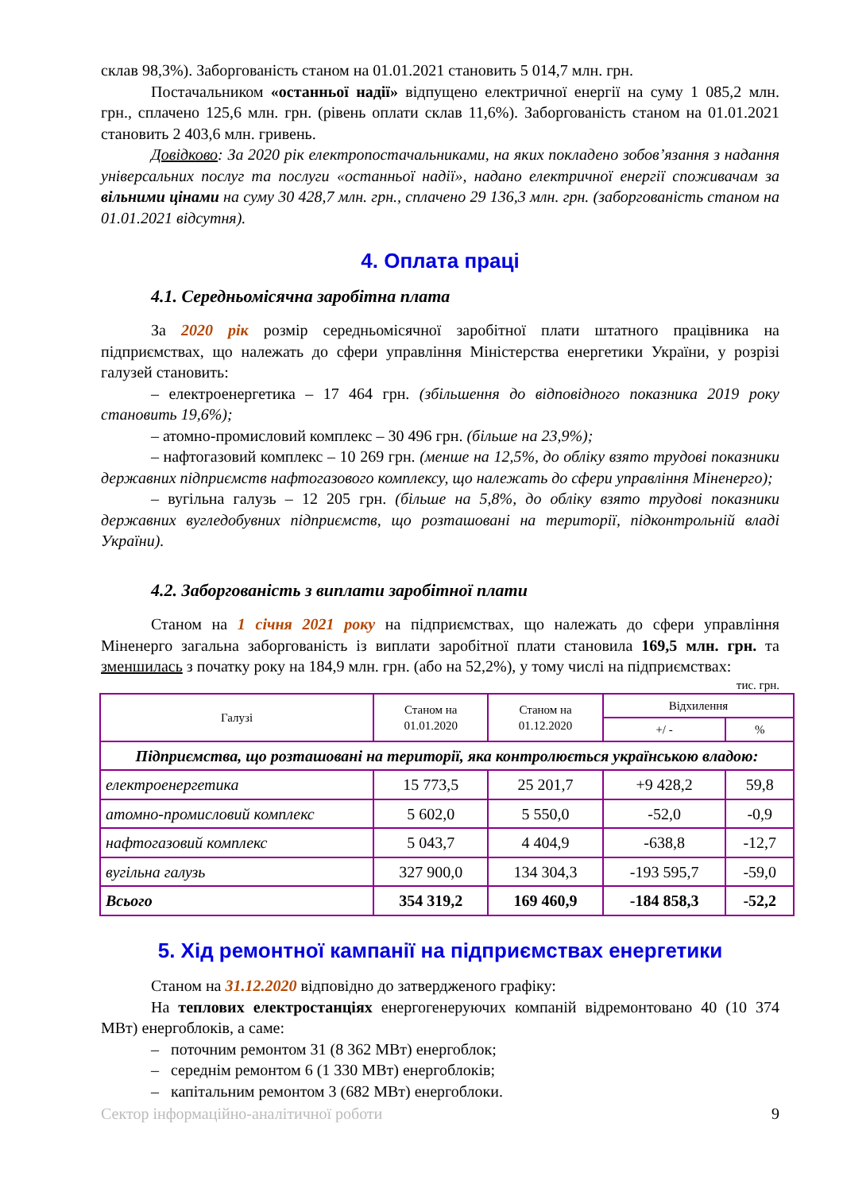склав 98,3%). Заборгованість станом на 01.01.2021 становить 5 014,7 млн. грн.
Постачальником «останньої надії» відпущено електричної енергії на суму 1 085,2 млн. грн., сплачено 125,6 млн. грн. (рівень оплати склав 11,6%). Заборгованість станом на 01.01.2021 становить 2 403,6 млн. гривень.
Довідково: За 2020 рік електропостачальниками, на яких покладено зобов’язання з надання універсальних послуг та послуги «останньої надії», надано електричної енергії споживачам за вільними цінами на суму 30 428,7 млн. грн., сплачено 29 136,3 млн. грн. (заборгованість станом на 01.01.2021 відсутня).
4. Оплата праці
4.1. Середньомісячна заробітна плата
За 2020 рік розмір середньомісячної заробітної плати штатного працівника на підприємствах, що належать до сфери управління Міністерства енергетики України, у розрізі галузей становить:
– електроенергетика – 17 464 грн. (збільшення до відповідного показника 2019 року становить 19,6%);
– атомно-промисловий комплекс – 30 496 грн. (більше на 23,9%);
– нафтогазовий комплекс – 10 269 грн. (менше на 12,5%, до обліку взято трудові показники державних підприємств нафтогазового комплексу, що належать до сфери управління Міненерго);
– вугільна галузь – 12 205 грн. (більше на 5,8%, до обліку взято трудові показники державних вугледобувних підприємств, що розташовані на території, підконтрольній владі України).
4.2. Заборгованість з виплати заробітної плати
Станом на 1 січня 2021 року на підприємствах, що належать до сфери управління Міненерго загальна заборгованість із виплати заробітної плати становила 169,5 млн. грн. та зменшилась з початку року на 184,9 млн. грн. (або на 52,2%), у тому числі на підприємствах:
тис. грн.
| Галузі | Станом на 01.01.2020 | Станом на 01.12.2020 | Відхилення | |
| --- | --- | --- | --- | --- |
| | | | +/ - | % |
| Підприємства, що розташовані на території, яка контролюється українською владою: | | | | |
| електроенергетика | 15 773,5 | 25 201,7 | +9 428,2 | 59,8 |
| атомно-промисловий комплекс | 5 602,0 | 5 550,0 | -52,0 | -0,9 |
| нафтогазовий комплекс | 5 043,7 | 4 404,9 | -638,8 | -12,7 |
| вугільна галузь | 327 900,0 | 134 304,3 | -193 595,7 | -59,0 |
| Всього | 354 319,2 | 169 460,9 | -184 858,3 | -52,2 |
5. Хід ремонтної кампанії на підприємствах енергетики
Станом на 31.12.2020 відповідно до затвердженого графіку:
На теплових електростанціях енергогенеруючих компаній відремонтовано 40 (10 374 МВт) енергоблоків, а саме:
– поточним ремонтом 31 (8 362 МВт) енергоблок;
– середнім ремонтом 6 (1 330 МВт) енергоблоків;
– капітальним ремонтом 3 (682 МВт) енергоблоки.
Сектор інформаційно-аналітичної роботи 9